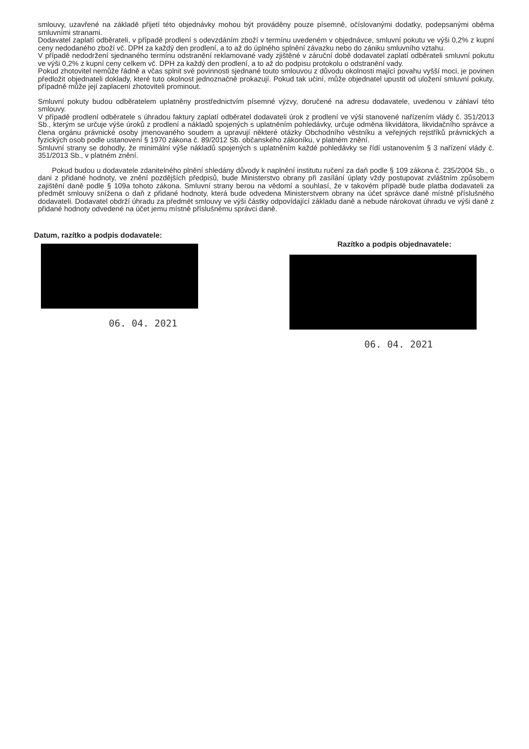smlouvy, uzavřené na základě přijetí této objednávky mohou být prováděny pouze písemně, očíslovanými dodatky, podepsanými oběma smluvními stranami.
Dodavatel zaplatí odběrateli, v případě prodlení s odevzdáním zboží v termínu uvedeném v objednávce, smluvní pokutu ve výši 0,2% z kupní ceny nedodaného zboží vč. DPH za každý den prodlení, a to až do úplného splnění závazku nebo do zániku smluvního vztahu.
V případě nedodržení sjednaného termínu odstranění reklamované vady zjištěné v záruční době dodavatel zaplatí odběrateli smluvní pokutu ve výši 0,2% z kupní ceny celkem vč. DPH za každý den prodlení, a to až do podpisu protokolu o odstranění vady.
Pokud zhotovitel nemůže řádně a včas splnit své povinnosti sjednané touto smlouvou z důvodu okolnosti mající povahu vyšší moci, je povinen předložit objednateli doklady, které tuto okolnost jednoznačně prokazují. Pokud tak učiní, může objednatel upustit od uložení smluvní pokuty, případně může její zaplacení zhotoviteli prominout.
Smluvní pokuty budou odběratelem uplatněny prostřednictvím písemné výzvy, doručené na adresu dodavatele, uvedenou v záhlaví této smlouvy.
V případě prodlení odběratele s úhradou faktury zaplatí odběratel dodavateli úrok z prodlení ve výši stanovené nařízením vlády č. 351/2013 Sb., kterým se určuje výše úroků z prodlení a nákladů spojených s uplatněním pohledávky, určuje odměna likvidátora, likvidačního správce a člena orgánu právnické osoby jmenovaného soudem a upravují některé otázky Obchodního věstníku a veřejných rejstříků právnických a fyzických osob podle ustanovení § 1970 zákona č. 89/2012 Sb. občanského zákoníku, v platném znění.
Smluvní strany se dohodly, že minimální výše nákladů spojených s uplatněním každé pohledávky se řídí ustanovením § 3 nařízení vlády č. 351/2013 Sb., v platném znění.
Pokud budou u dodavatele zdanitelného plnění shledány důvody k naplnění institutu ručení za daň podle § 109 zákona č. 235/2004 Sb., o dani z přidané hodnoty, ve znění pozdějších předpisů, bude Ministerstvo obrany při zasílání úplaty vždy postupovat zvláštním způsobem zajištění daně podle § 109a tohoto zákona. Smluvní strany berou na vědomí a souhlasí, že v takovém případě bude platba dodavateli za předmět smlouvy snížena o daň z přidané hodnoty, která bude odvedena Ministerstvem obrany na účet správce daně místně příslušného dodavateli. Dodavatel obdrží úhradu za předmět smlouvy ve výši částky odpovídající základu daně a nebude nárokovat úhradu ve výši daně z přidané hodnoty odvedené na účet jemu místně příslušnému správci daně.
Datum, razítko a podpis dodavatele:
06. 04. 2021
Razítko a podpis objednavatele:
06. 04. 2021